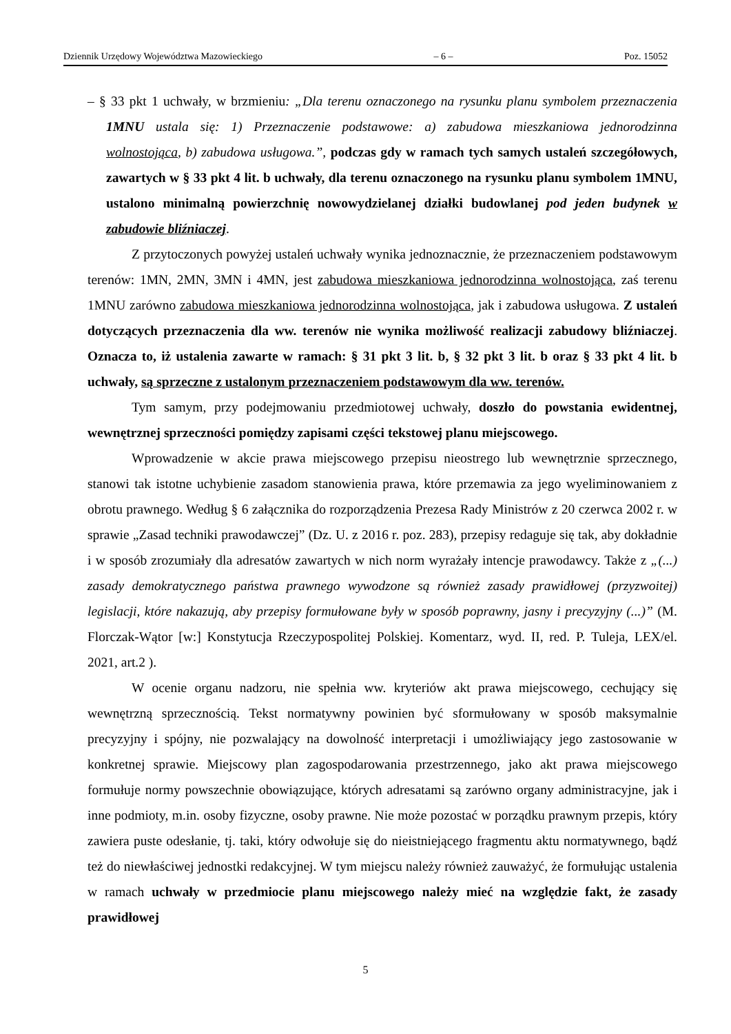Dziennik Urzędowy Województwa Mazowieckiego – 6 – Poz. 15052
– § 33 pkt 1 uchwały, w brzmieniu: „Dla terenu oznaczonego na rysunku planu symbolem przeznaczenia 1MNU ustala się: 1) Przeznaczenie podstawowe: a) zabudowa mieszkaniowa jednorodzinna wolnostojąca, b) zabudowa usługowa.”, podczas gdy w ramach tych samych ustaleń szczegółowych, zawartych w § 33 pkt 4 lit. b uchwały, dla terenu oznaczonego na rysunku planu symbolem 1MNU, ustalono minimalną powierzchnię nowowydzielanej działki budowlanej pod jeden budynek w zabudowie bliźniaczej.
Z przytoczonych powyżej ustaleń uchwały wynika jednoznacznie, że przeznaczeniem podstawowym terenów: 1MN, 2MN, 3MN i 4MN, jest zabudowa mieszkaniowa jednorodzinna wolnostojąca, zaś terenu 1MNU zarówno zabudowa mieszkaniowa jednorodzinna wolnostojąca, jak i zabudowa usługowa. Z ustaleń dotyczących przeznaczenia dla ww. terenów nie wynika możliwość realizacji zabudowy bliźniaczej. Oznacza to, iż ustalenia zawarte w ramach: § 31 pkt 3 lit. b, § 32 pkt 3 lit. b oraz § 33 pkt 4 lit. b uchwały, są sprzeczne z ustalonym przeznaczeniem podstawowym dla ww. terenów.
Tym samym, przy podejmowaniu przedmiotowej uchwały, doszło do powstania ewidentnej, wewnętrznej sprzeczności pomiędzy zapisami części tekstowej planu miejscowego.
Wprowadzenie w akcie prawa miejscowego przepisu nieostrego lub wewnętrznie sprzecznego, stanowi tak istotne uchybienie zasadom stanowienia prawa, które przemawia za jego wyeliminowaniem z obrotu prawnego. Według § 6 załącznika do rozporządzenia Prezesa Rady Ministrów z 20 czerwca 2002 r. w sprawie „Zasad techniki prawodawczej” (Dz. U. z 2016 r. poz. 283), przepisy redaguje się tak, aby dokładnie i w sposób zrozumiały dla adresatów zawartych w nich norm wyrażały intencje prawodawcy. Także z „(...) zasady demokratycznego państwa prawnego wywodzone są również zasady prawidłowej (przyzwoitej) legislacji, które nakazują, aby przepisy formułowane były w sposób poprawny, jasny i precyzyjny (...)” (M. Florczak-Wątor [w:] Konstytucja Rzeczypospolitej Polskiej. Komentarz, wyd. II, red. P. Tuleja, LEX/el. 2021, art.2 ).
W ocenie organu nadzoru, nie spełnia ww. kryteriów akt prawa miejscowego, cechujący się wewnętrzną sprzecznością. Tekst normatywny powinien być sformułowany w sposób maksymalnie precyzyjny i spójny, nie pozwalający na dowolność interpretacji i umożliwiający jego zastosowanie w konkretnej sprawie. Miejscowy plan zagospodarowania przestrzennego, jako akt prawa miejscowego formułuje normy powszechnie obowiązujące, których adresatami są zarówno organy administracyjne, jak i inne podmioty, m.in. osoby fizyczne, osoby prawne. Nie może pozostać w porządku prawnym przepis, który zawiera puste odesłanie, tj. taki, który odwołuje się do nieistniejącego fragmentu aktu normatywnego, bądź też do niewłaściwej jednostki redakcyjnej. W tym miejscu należy również zauważyć, że formułując ustalenia w ramach uchwały w przedmiocie planu miejscowego należy mieć na względzie fakt, że zasady prawidłowej
5